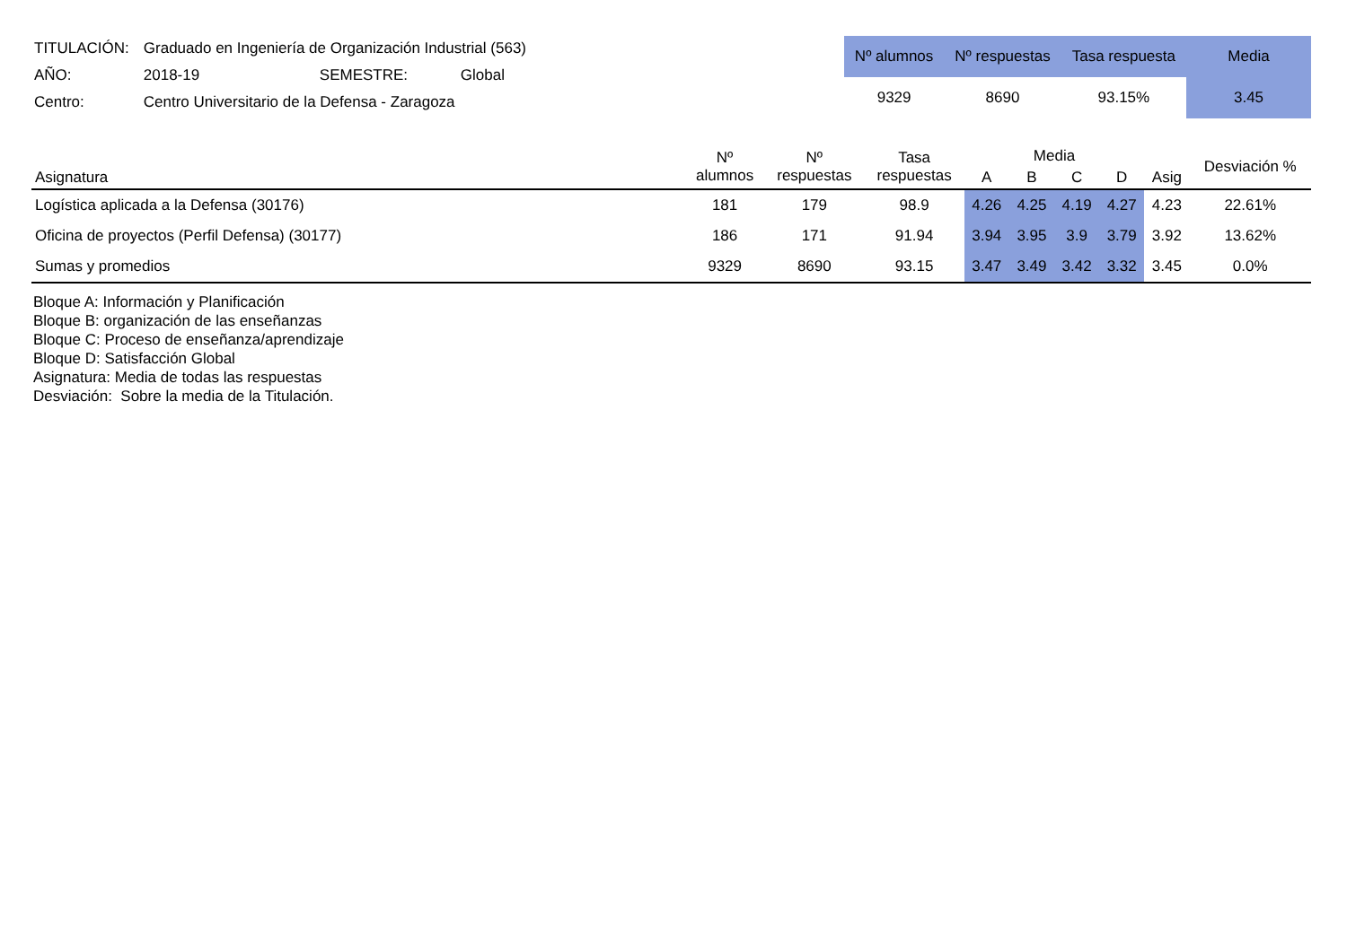| TITULACIÓN: | Graduado en Ingeniería de Organización Industrial (563) | | |
| AÑO: | 2018-19 | SEMESTRE: | Global |
| Centro: | Centro Universitario de la Defensa - Zaragoza | | |
| Nº alumnos | Nº respuestas | Tasa respuesta | Media |
| 9329 | 8690 | 93.15% | 3.45 |
| Asignatura | Nº alumnos | Nº respuestas | Tasa respuestas | Media | | | | Asig | Desviación % |
| --- | --- | --- | --- | --- | --- | --- | --- | --- | --- |
| | | | | A | B | C | D | | |
| Logística aplicada a la Defensa (30176) | 181 | 179 | 98.9 | 4.26 | 4.25 | 4.19 | 4.27 | 4.23 | 22.61% |
| Oficina de proyectos (Perfil Defensa) (30177) | 186 | 171 | 91.94 | 3.94 | 3.95 | 3.9 | 3.79 | 3.92 | 13.62% |
| Sumas y promedios | 9329 | 8690 | 93.15 | 3.47 | 3.49 | 3.42 | 3.32 | 3.45 | 0.0% |
Bloque A: Información y Planificación
Bloque B: organización de las enseñanzas
Bloque C: Proceso de enseñanza/aprendizaje
Bloque D: Satisfacción Global
Asignatura: Media de todas las respuestas
Desviación: Sobre la media de la Titulación.